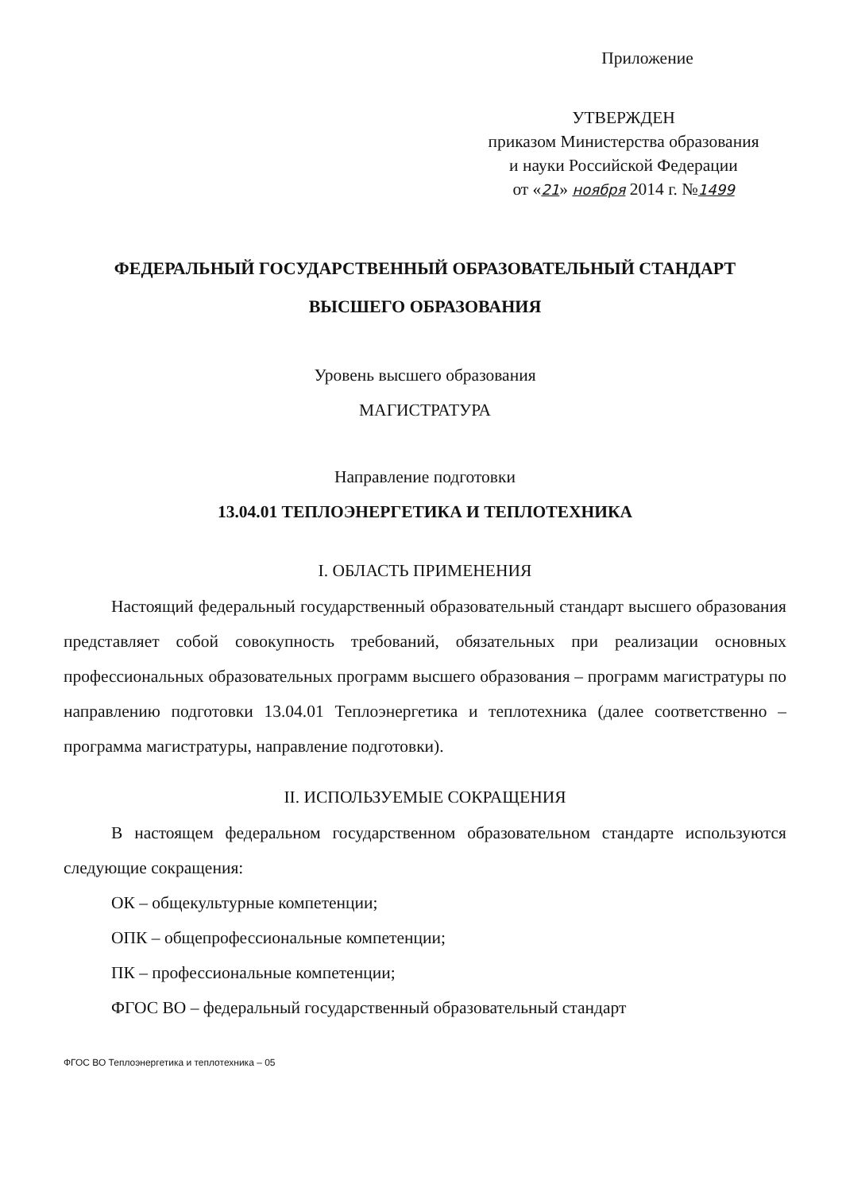Приложение
УТВЕРЖДЕН
приказом Министерства образования
и науки Российской Федерации
от «21» ноября 2014 г. №1499
ФЕДЕРАЛЬНЫЙ ГОСУДАРСТВЕННЫЙ ОБРАЗОВАТЕЛЬНЫЙ СТАНДАРТ
ВЫСШЕГО ОБРАЗОВАНИЯ
Уровень высшего образования
МАГИСТРАТУРА
Направление подготовки
13.04.01 ТЕПЛОЭНЕРГЕТИКА И ТЕПЛОТЕХНИКА
I. ОБЛАСТЬ ПРИМЕНЕНИЯ
Настоящий федеральный государственный образовательный стандарт высшего образования представляет собой совокупность требований, обязательных при реализации основных профессиональных образовательных программ высшего образования – программ магистратуры по направлению подготовки 13.04.01 Теплоэнергетика и теплотехника (далее соответственно – программа магистратуры, направление подготовки).
II. ИСПОЛЬЗУЕМЫЕ СОКРАЩЕНИЯ
В настоящем федеральном государственном образовательном стандарте используются следующие сокращения:
ОК – общекультурные компетенции;
ОПК – общепрофессиональные компетенции;
ПК – профессиональные компетенции;
ФГОС ВО – федеральный государственный образовательный стандарт
ФГОС ВО Теплоэнергетика и теплотехника – 05